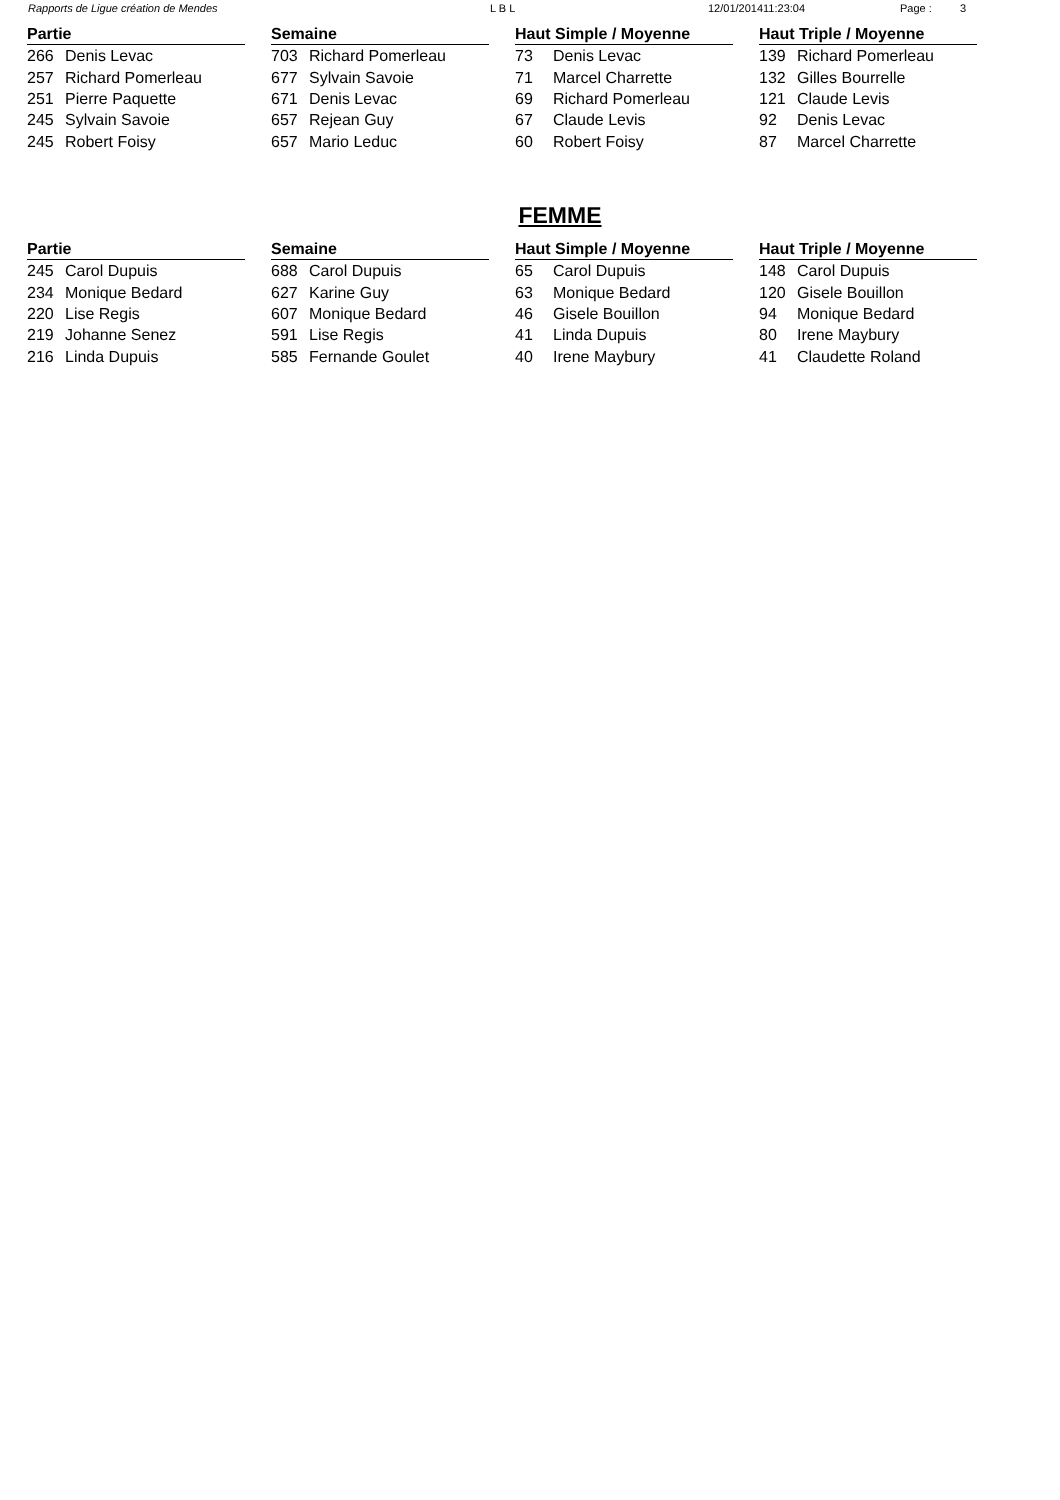Rapports de Ligue création de Mendes L B L 12/01/201411:23:04 Page : 3
| Partie | |
| --- | --- |
| 266 | Denis Levac |
| 257 | Richard Pomerleau |
| 251 | Pierre Paquette |
| 245 | Sylvain Savoie |
| 245 | Robert Foisy |
| Semaine | |
| --- | --- |
| 703 | Richard Pomerleau |
| 677 | Sylvain Savoie |
| 671 | Denis Levac |
| 657 | Rejean Guy |
| 657 | Mario Leduc |
| Haut Simple / Moyenne | |
| --- | --- |
| 73 | Denis Levac |
| 71 | Marcel Charrette |
| 69 | Richard Pomerleau |
| 67 | Claude Levis |
| 60 | Robert Foisy |
| Haut Triple / Moyenne | |
| --- | --- |
| 139 | Richard Pomerleau |
| 132 | Gilles Bourrelle |
| 121 | Claude Levis |
| 92 | Denis Levac |
| 87 | Marcel Charrette |
FEMME
| Partie | |
| --- | --- |
| 245 | Carol Dupuis |
| 234 | Monique Bedard |
| 220 | Lise Regis |
| 219 | Johanne Senez |
| 216 | Linda Dupuis |
| Semaine | |
| --- | --- |
| 688 | Carol Dupuis |
| 627 | Karine Guy |
| 607 | Monique Bedard |
| 591 | Lise Regis |
| 585 | Fernande Goulet |
| Haut Simple / Moyenne | |
| --- | --- |
| 65 | Carol Dupuis |
| 63 | Monique Bedard |
| 46 | Gisele Bouillon |
| 41 | Linda Dupuis |
| 40 | Irene Maybury |
| Haut Triple / Moyenne | |
| --- | --- |
| 148 | Carol Dupuis |
| 120 | Gisele Bouillon |
| 94 | Monique Bedard |
| 80 | Irene Maybury |
| 41 | Claudette Roland |